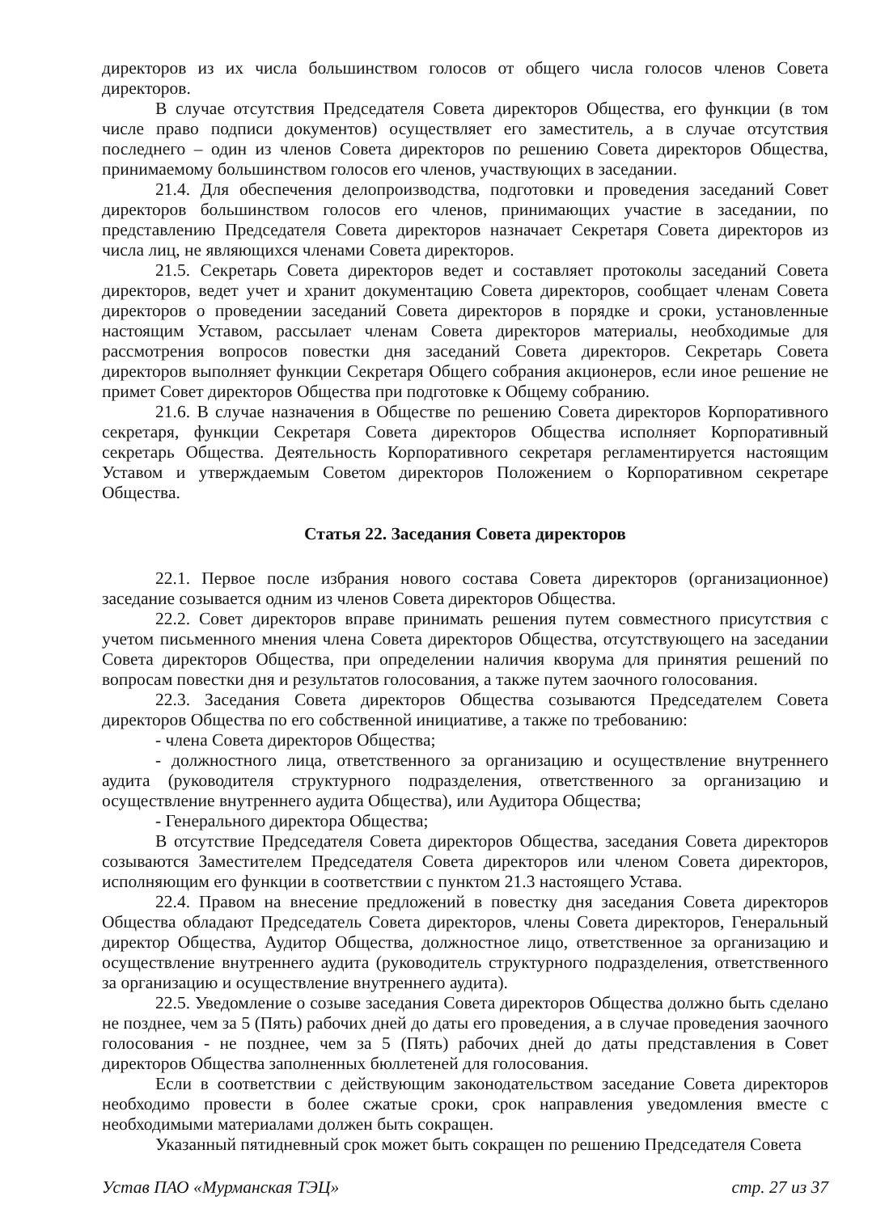директоров из их числа большинством голосов от общего числа голосов членов Совета директоров.
В случае отсутствия Председателя Совета директоров Общества, его функции (в том числе право подписи документов) осуществляет его заместитель, а в случае отсутствия последнего – один из членов Совета директоров по решению Совета директоров Общества, принимаемому большинством голосов его членов, участвующих в заседании.
21.4. Для обеспечения делопроизводства, подготовки и проведения заседаний Совет директоров большинством голосов его членов, принимающих участие в заседании, по представлению Председателя Совета директоров назначает Секретаря Совета директоров из числа лиц, не являющихся членами Совета директоров.
21.5. Секретарь Совета директоров ведет и составляет протоколы заседаний Совета директоров, ведет учет и хранит документацию Совета директоров, сообщает членам Совета директоров о проведении заседаний Совета директоров в порядке и сроки, установленные настоящим Уставом, рассылает членам Совета директоров материалы, необходимые для рассмотрения вопросов повестки дня заседаний Совета директоров. Секретарь Совета директоров выполняет функции Секретаря Общего собрания акционеров, если иное решение не примет Совет директоров Общества при подготовке к Общему собранию.
21.6. В случае назначения в Обществе по решению Совета директоров Корпоративного секретаря, функции Секретаря Совета директоров Общества исполняет Корпоративный секретарь Общества. Деятельность Корпоративного секретаря регламентируется настоящим Уставом и утверждаемым Советом директоров Положением о Корпоративном секретаре Общества.
Статья 22. Заседания Совета директоров
22.1. Первое после избрания нового состава Совета директоров (организационное) заседание созывается одним из членов Совета директоров Общества.
22.2. Совет директоров вправе принимать решения путем совместного присутствия с учетом письменного мнения члена Совета директоров Общества, отсутствующего на заседании Совета директоров Общества, при определении наличия кворума для принятия решений по вопросам повестки дня и результатов голосования, а также путем заочного голосования.
22.3. Заседания Совета директоров Общества созываются Председателем Совета директоров Общества по его собственной инициативе, а также по требованию:
- члена Совета директоров Общества;
- должностного лица, ответственного за организацию и осуществление внутреннего аудита (руководителя структурного подразделения, ответственного за организацию и осуществление внутреннего аудита Общества), или Аудитора Общества;
- Генерального директора Общества;
В отсутствие Председателя Совета директоров Общества, заседания Совета директоров созываются Заместителем Председателя Совета директоров или членом Совета директоров, исполняющим его функции в соответствии с пунктом 21.3 настоящего Устава.
22.4. Правом на внесение предложений в повестку дня заседания Совета директоров Общества обладают Председатель Совета директоров, члены Совета директоров, Генеральный директор Общества, Аудитор Общества, должностное лицо, ответственное за организацию и осуществление внутреннего аудита (руководитель структурного подразделения, ответственного за организацию и осуществление внутреннего аудита).
22.5. Уведомление о созыве заседания Совета директоров Общества должно быть сделано не позднее, чем за 5 (Пять) рабочих дней до даты его проведения, а в случае проведения заочного голосования - не позднее, чем за 5 (Пять) рабочих дней до даты представления в Совет директоров Общества заполненных бюллетеней для голосования.
Если в соответствии с действующим законодательством заседание Совета директоров необходимо провести в более сжатые сроки, срок направления уведомления вместе с необходимыми материалами должен быть сокращен.
Указанный пятидневный срок может быть сокращен по решению Председателя Совета
Устав ПАО «Мурманская ТЭЦ» стр. 27 из 37